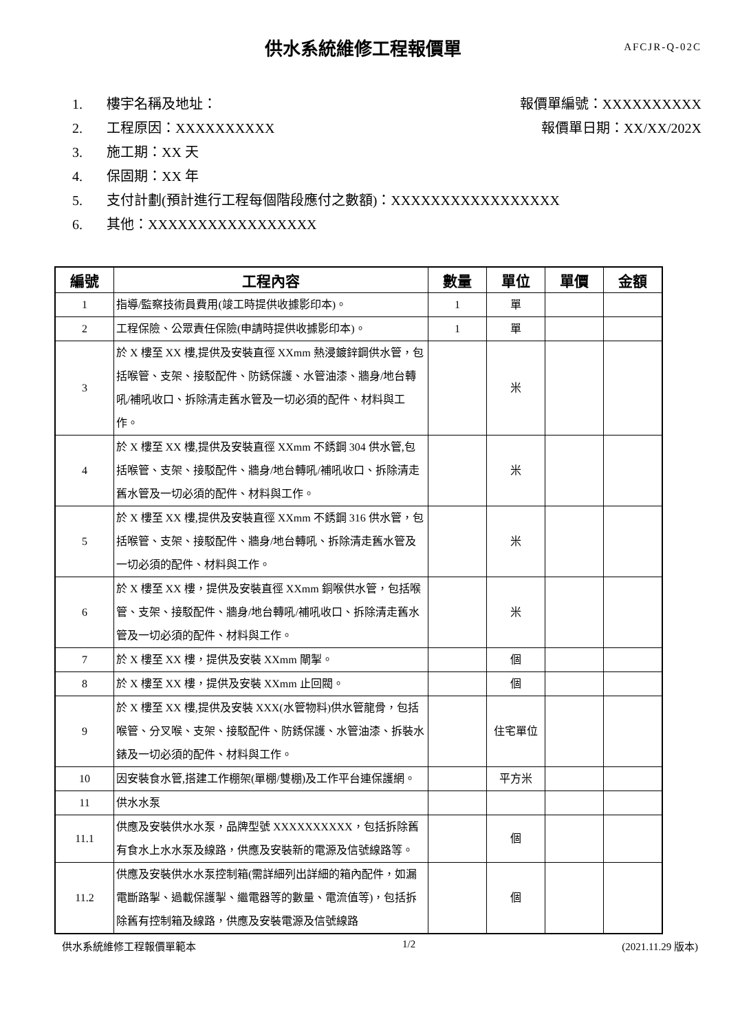供水系統維修工程報價單
AFCJR-Q-02C
1. 樓宇名稱及地址： 報價單編號：XXXXXXXXXX
2. 工程原因：XXXXXXXXXX 報價單日期：XX/XX/202X
3. 施工期：XX 天
4. 保固期：XX 年
5. 支付計劃(預計進行工程每個階段應付之數額)：XXXXXXXXXXXXXXXXX
6. 其他：XXXXXXXXXXXXXXXXX
| 編號 | 工程內容 | 數量 | 單位 | 單價 | 金額 |
| --- | --- | --- | --- | --- | --- |
| 1 | 指導/監察技術員費用(竣工時提供收據影印本)。 | 1 | 單 | | |
| 2 | 工程保險、公眾責任保險(申請時提供收據影印本)。 | 1 | 單 | | |
| 3 | 於 X 樓至 XX 樓,提供及安裝直徑 XXmm 熱浸鍍鋅鋼供水管，包括喉管、支架、接駁配件、防銹保護、水管油漆、牆身/地台轉吼/補吼收口、拆除清走舊水管及一切必須的配件、材料與工作。 | | 米 | | |
| 4 | 於 X 樓至 XX 樓,提供及安裝直徑 XXmm 不銹鋼 304 供水管,包括喉管、支架、接駁配件、牆身/地台轉吼/補吼收口、拆除清走舊水管及一切必須的配件、材料與工作。 | | 米 | | |
| 5 | 於 X 樓至 XX 樓,提供及安裝直徑 XXmm 不銹鋼 316 供水管，包括喉管、支架、接駁配件、牆身/地台轉吼、拆除清走舊水管及一切必須的配件、材料與工作。 | | 米 | | |
| 6 | 於 X 樓至 XX 樓，提供及安裝直徑 XXmm 銅喉供水管，包括喉管、支架、接駁配件、牆身/地台轉吼/補吼收口、拆除清走舊水管及一切必須的配件、材料與工作。 | | 米 | | |
| 7 | 於 X 樓至 XX 樓，提供及安裝 XXmm 閘掣。 | | 個 | | |
| 8 | 於 X 樓至 XX 樓，提供及安裝 XXmm 止回閥。 | | 個 | | |
| 9 | 於 X 樓至 XX 樓,提供及安裝 XXX(水管物料)供水管龍骨，包括喉管、分叉喉、支架、接駁配件、防銹保護、水管油漆、拆裝水錶及一切必須的配件、材料與工作。 | | 住宅單位 | | |
| 10 | 因安裝食水管,搭建工作棚架(單棚/雙棚)及工作平台連保護網。 | | 平方米 | | |
| 11 | 供水水泵 | | | | |
| 11.1 | 供應及安裝供水水泵，品牌型號 XXXXXXXXXX，包括拆除舊有食水上水水泵及線路，供應及安裝新的電源及信號線路等。 | | 個 | | |
| 11.2 | 供應及安裝供水水泵控制箱(需詳細列出詳細的箱內配件，如漏電斷路掣、過載保護掣、繼電器等的數量、電流值等)，包括拆除舊有控制箱及線路，供應及安裝電源及信號線路 | | 個 | | |
供水系統維修工程報價單範本 1/2 (2021.11.29 版本)